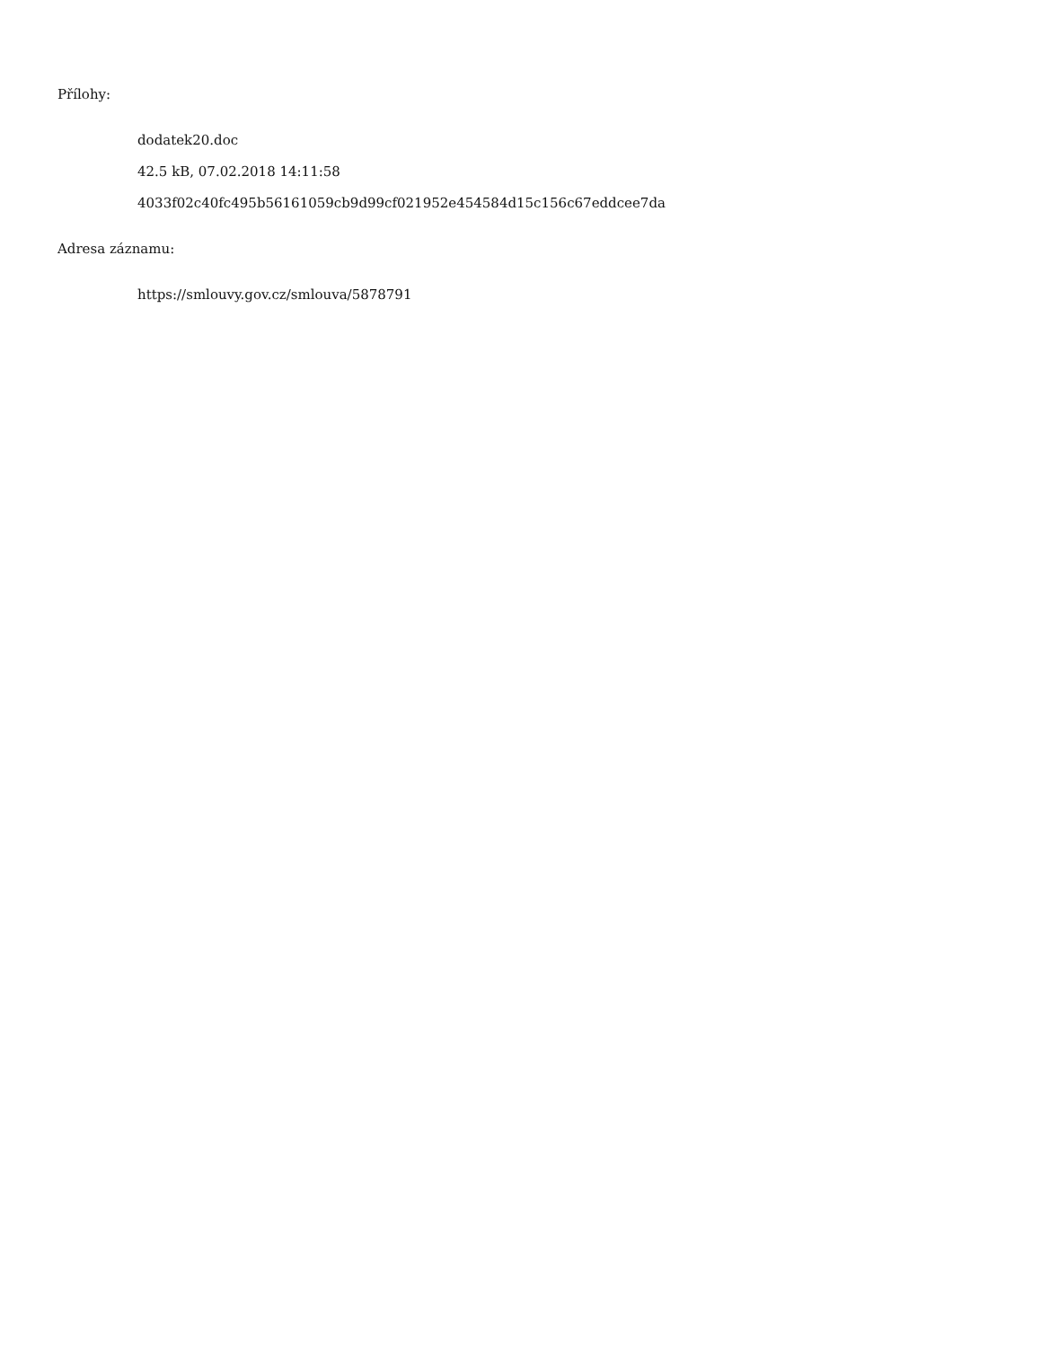Přílohy:
dodatek20.doc
42.5 kB, 07.02.2018 14:11:58
4033f02c40fc495b56161059cb9d99cf021952e454584d15c156c67eddcee7da
Adresa záznamu:
https://smlouvy.gov.cz/smlouva/5878791